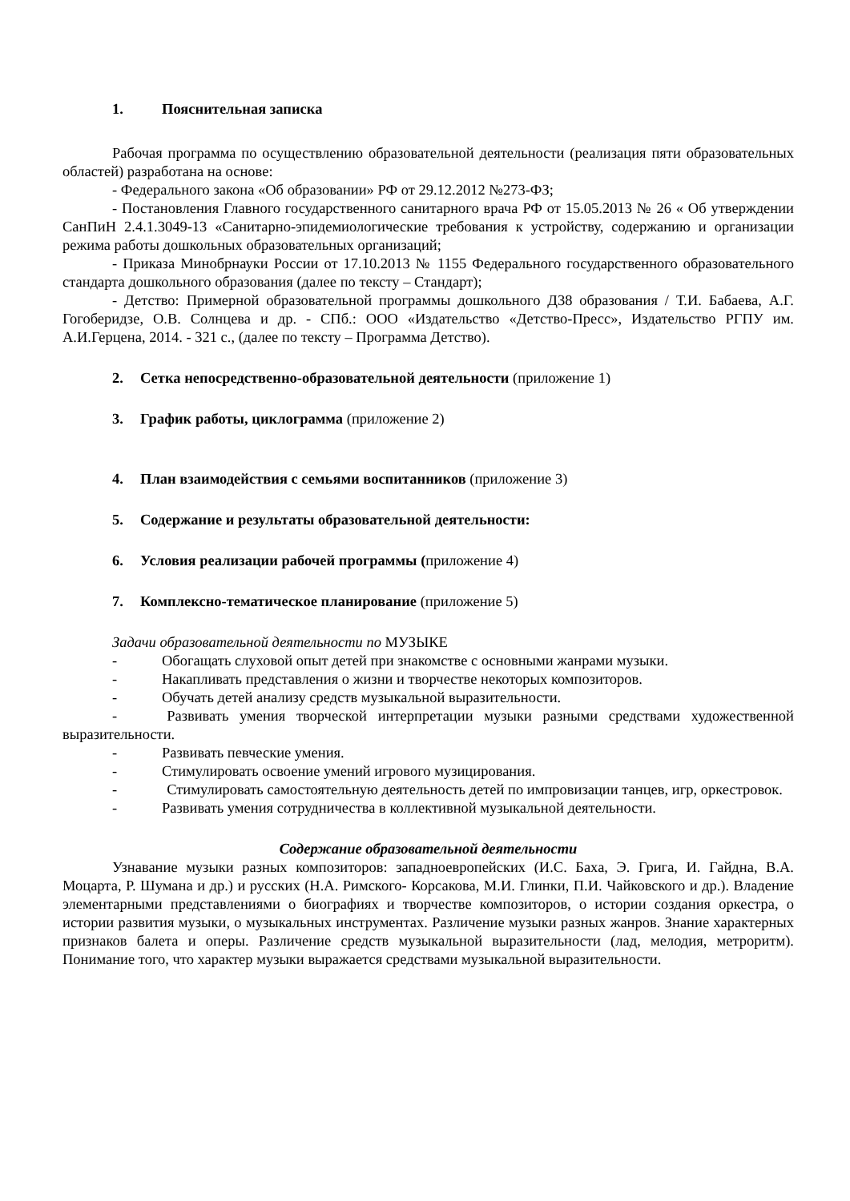1. Пояснительная записка
Рабочая программа по осуществлению образовательной деятельности (реализация пяти образовательных областей) разработана на основе:
- Федерального закона «Об образовании» РФ от 29.12.2012 №273-ФЗ;
- Постановления Главного государственного санитарного врача РФ от 15.05.2013 № 26 « Об утверждении СанПиН 2.4.1.3049-13 «Санитарно-эпидемиологические требования к устройству, содержанию и организации режима работы дошкольных образовательных организаций;
- Приказа Минобрнауки России от 17.10.2013 № 1155 Федерального государственного образовательного стандарта дошкольного образования (далее по тексту – Стандарт);
- Детство: Примерной образовательной программы дошкольного Д38 образования / Т.И. Бабаева, А.Г. Гогоберидзе, О.В. Солнцева и др. - СПб.: ООО «Издательство «Детство-Пресс», Издательство РГПУ им. А.И.Герцена, 2014. - 321 с., (далее по тексту – Программа Детство).
2. Сетка непосредственно-образовательной деятельности (приложение 1)
3. График работы, циклограмма (приложение 2)
4. План взаимодействия с семьями воспитанников (приложение 3)
5. Содержание и результаты образовательной деятельности:
6. Условия реализации рабочей программы (приложение 4)
7. Комплексно-тематическое планирование (приложение 5)
Задачи образовательной деятельности по МУЗЫКЕ
- Обогащать слуховой опыт детей при знакомстве с основными жанрами музыки.
- Накапливать представления о жизни и творчестве некоторых композиторов.
- Обучать детей анализу средств музыкальной выразительности.
- Развивать умения творческой интерпретации музыки разными средствами художественной выразительности.
- Развивать певческие умения.
- Стимулировать освоение умений игрового музицирования.
- Стимулировать самостоятельную деятельность детей по импровизации танцев, игр, оркестровок.
- Развивать умения сотрудничества в коллективной музыкальной деятельности.
Содержание образовательной деятельности
Узнавание музыки разных композиторов: западноевропейских (И.С. Баха, Э. Грига, И. Гайдна, В.А. Моцарта, Р. Шумана и др.) и русских (Н.А. Римского- Корсакова, М.И. Глинки, П.И. Чайковского и др.). Владение элементарными представлениями о биографиях и творчестве композиторов, о истории создания оркестра, о истории развития музыки, о музыкальных инструментах. Различение музыки разных жанров. Знание характерных признаков балета и оперы. Различение средств музыкальной выразительности (лад, мелодия, метроритм). Понимание того, что характер музыки выражается средствами музыкальной выразительности.